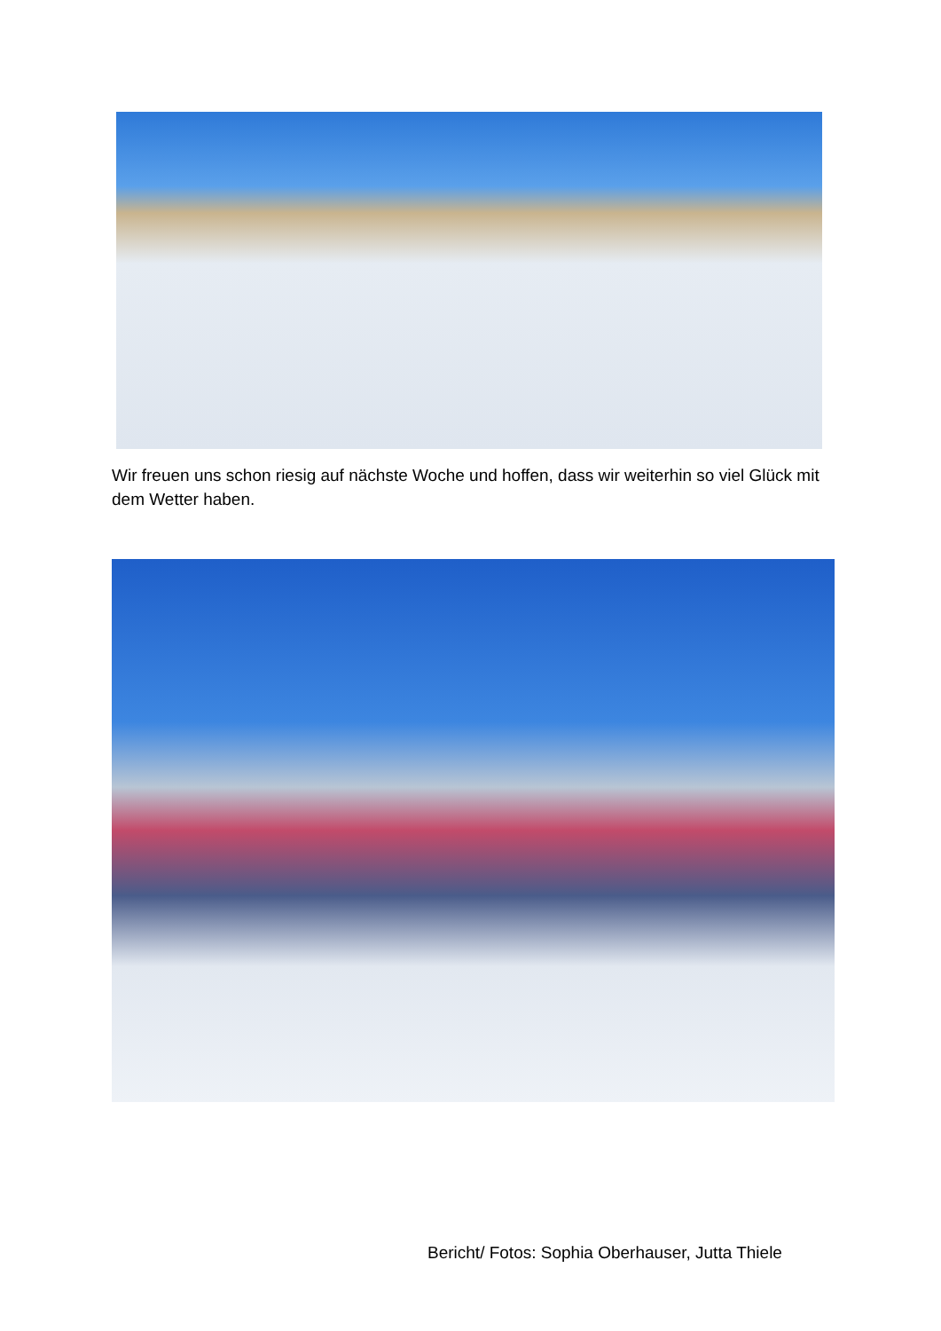Wir freuen uns schon riesig auf nächste Woche und hoffen, dass wir weiterhin so viel Glück mit dem Wetter haben.
Bericht/ Fotos: Sophia Oberhauser, Jutta Thiele